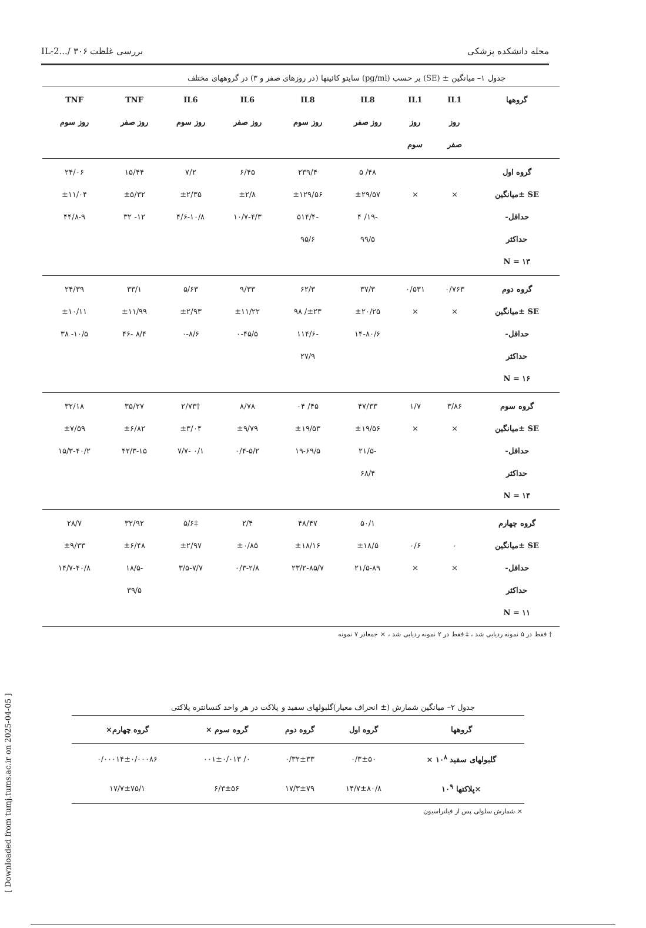[ Downloaded from tumj.tums.ac.ir on 2025-04-05 ]
مجله دانشکده پزشکی بررسی غلظت IL-2.../ ۳۰۶
جدول ۱– میانگین ± (SE) بر حسب (pg/ml) سایتو کائینها (در روزهای صفر و ۳) در گروههای مختلف
| گروهها | IL1 روز صفر | IL1 روز سوم | IL8 روز صفر | IL8 روز سوم | IL6 روز صفر | IL6 روز سوم | TNF روز صفر | TNF روز سوم |
| --- | --- | --- | --- | --- | --- | --- | --- | --- |
| گروه اول SE ±میانگین حداقل- حداکثر N = ۱۳ | × | × | ۴۸/ ۵ ±۲۹/۵۷ -۱۹/ ۴ ۹۹/۵ | ۲۳۹/۴ ±۱۲۹/۵۶ -۵۱۴/۴ ۹۵/۶ | ۶/۴۵ ±۲/۸ ۱۰/۷-۴/۳ | ۷/۲ ±۲/۳۵ ۴/۶-۱۰/۸ | ۱۵/۴۴ ±۵/۳۲ ۱۲- ۳۲ | ۲۴/۰۶ ±۱۱/۰۴ ۴۴/۸-۹ |
| گروه دوم SE ±میانگین حداقل- حداکثر N = ۱۶ | ۰/۷۶۳ × | ۰/۵۳۱ × | ۳۷/۳ ±۲۰/۲۵ ۱۴-۸۰/۶ | ۶۲/۳ ±۲۳/ ۹۸ -۱۱۴/۶ ۲۷/۹ | ۹/۳۳ ±۱۱/۲۲ ۰-۴۵/۵ | ۵/۶۳ ±۲/۹۳ ۰-۸/۶ | ۳۳/۱ ±۱۱/۹۹ ۸/۴ -۴۶ | ۲۴/۳۹ ±۱۰/۱۱ ۱۰/۵- ۳۸ |
| گروه سوم SE ±میانگین حداقل- حداکثر N = ۱۴ | ۳/۸۶ × | ۱/۷ × | ۴۷/۳۳ ±۱۹/۵۶ -۲۱/۵ ۶۸/۴ | ۴۵/ ۰۴ ±۱۹/۵۳ ۱۹-۶۹/۵ | ۸/۷۸ ±۹/۷۹ ۰/۴-۵/۲ | †۲/۷۳ ±۳/۰۴ ۰/۱ -۷/۷ | ۳۵/۲۷ ±۶/۸۲ ۴۲/۳-۱۵ | ۳۲/۱۸ ±۷/۵۹ ۱۵/۳-۴۰/۲ |
| گروه چهارم SE ±میانگین حداقل- حداکثر N = ۱۱ | ۰ × | ۰/۶ × | ۵۰/۱ ±۱۸/۵ ۲۱/۵-۸۹ | ۴۸/۴۷ ±۱۸/۱۶ ۲۳/۲-۸۵/۷ | ۲/۴ ±۰/۸۵ ۰/۳-۲/۸ | ‡۵/۶ ±۲/۹۷ ۳/۵-۷/۷ | ۳۲/۹۲ ±۶/۴۸ -۱۸/۵ ۳۹/۵ | ۲۸/۷ ±۹/۳۳ ۱۴/۷-۴۰/۸ |
† فقط در ۵ نمونه ردیابی شد ، ‡ فقط در ۲ نمونه ردیابی شد ، × جمعادر ۷ نمونه
جدول ۲– میانگین شمارش (± انحراف معیار)گلبولهای سفید و پلاکت در هر واحد کنسانتره پلاکتی
| گروهها | گروه اول | گروه دوم | گروه سوم × | گروه چهارم× |
| --- | --- | --- | --- | --- |
| گلبولهای سفید ۱۰<sup>۸</sup> × | ۰/۳±۵۰ | ۰/۳۲±۳۳ | ۰/ ۰۰۱±۰/۰۱۳ | ۰/۰۰۰۱۴±۰/۰۰۰۸۶ |
| ×پلاکتها ۱۰<sup>۹</sup> | ۱۴/۷±۸۰/۸ | ۱۷/۳±۷۹ | ۶/۳±۵۶ | ۱۷/۷±۷۵/۱ |
× شمارش سلولی پس از فیلتراسیون